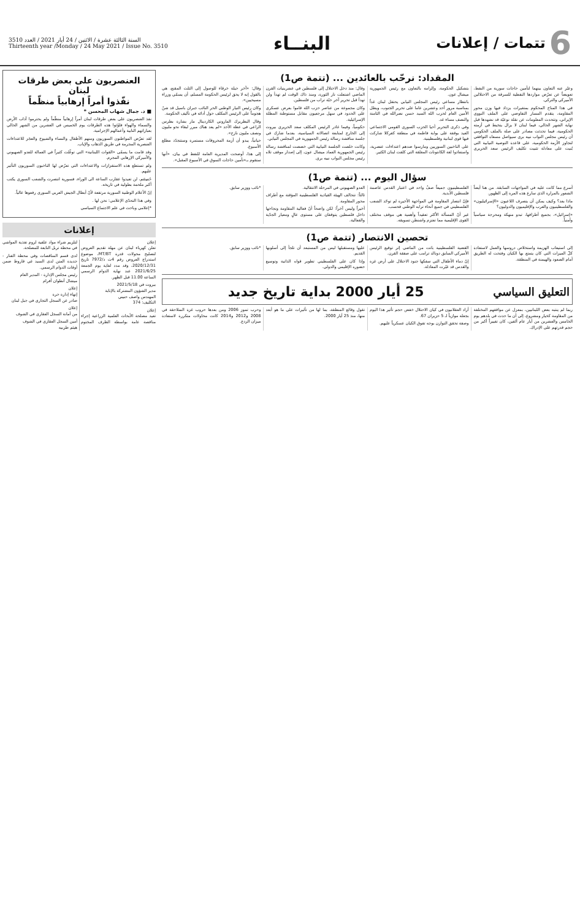6 تتمات / إعلانات
البنــاء
السنة الثالثة عشرة / الاثنين / 24 أيار 2021 / العدد 3510
Thirteenth year /Monday / 24 May 2021 / Issue No. 3510
المقداد: نرحّب بالعائدين ... (تتمة ص1)
وعبّر عنه التعاون بينهما لتأمين حاجات سورية من النفط، تعويضاً عن تعرّض مواردها النفطية للسرقة من الاحتلالين الأميركي والتركي.
في هذا المناخ المحكوم بمتغيرات يزداد فيها وزن محور المقاومة، يتقدم المسار التفاوضي على الملف النووي الإيراني، وتتحدث المعلومات عن نقلة نوعيّة قد نشهدها قبل نهاية الشهر الحالي، فيما لبنان لا يزال يتخبط في أزمته الحكومية، فيما تحدثت مصادر على صلة بالملف الحكومي أن رئيس مجلس النواب نبيه بري سيواصل مسعاه التوافقي لتجاوز الأزمة الحكومية، على قاعدة التوصية النيابية التي بُنيت على معادلة تثبيت تكليف الرئيس سعد الحريري بتشكيل الحكومة، وإلزامه بالتعاون مع رئيس الجمهورية ميشال عون.
بانتظار مساعي رئيس المجلس النيابي يحتفل لبنان غداً بمناسبة مرور أحد وعشرين عاما على تحرير الجنوب، ويطل الأمين العام لحزب الله السيد حسن نصرالله في الثامنة والنصف مساء غد.
وفي ذكرى التحرير أحيا الحزب السوري القومي الاجتماعي العيد بوقفة على بوابة فاطمة في منطقة كفركلا شاركت فيها قوى لبنانية وفلسطينية.
على الناخبين السوريين ومارسوا ضدهم اعتداءات عنصرية، واستعادوا لغة الكانتونات المغلقة التي كلفت لبنان الكثير.
وقال: منذ دخل الاحتلال إلى فلسطين في عشرينيات القرن الماضي اشتعلت نار الثورة، ومنذ ذاك الوقت لم تهدأ ولن تهدأ قبل تحرير آخر حبّة تراب من فلسطين.
وكان مجموعة من عناصر حزب الله قاموا بعرض عسكري على الحدود في سهل مرجعيون مقابل مستوطنة المطلة الإسرائيلية.
حكومياً، وفيما غادر الرئيس المكلف سعد الحريري بيروت إلى الخارج لمتابعة اتصالاته السياسية، بعدما شارك في جلسة مناقشة رسالة رئيس الجمهورية في المجلس النيابي.
وكانت خلصت الجلسة النيابية التي خصصت لمناقشة رسالة رئيس الجمهورية العماد ميشال عون، إلى إصدار موقف تلاه رئيس مجلس النواب نبيه بري.
وقال: «آخر حيلة خرقاء للوصول إلى الثلث المقنع، هي بالقول إنه لا يحق لرئيس الحكومة المسلم، أن يسمّي وزراء مسيحيين».
وكان رئيس التيار الوطني الحر النائب جبران باسيل قد شنّ هجوماً على الرئيس المكلف حول أدائه في تأليف الحكومة.
وقال البطريرك الماروني الكاردينال مار بشارة بطرس الراعي في عظة الأحد «لم يعد هناك مبرر لبقاء نحو مليون ونصف مليون نازح».
حياتياً، يبدو أن أزمة المحروقات مستمرة وستتجدّد مطلع الأسبوع.
إلى هذا، أوضحت المديرية العامة للنفط في بيان، «أنها ستقوم بـ«تأمين حاجات السوق في الأسبوع المقبل».
سؤال اليوم ... (تتمة ص1)
أسرع مما كانت عليه في المواجهات السابقة. من هنا أيضاً الشعور بالمرارة الذي سارع هذه المرة إلى الظهور.
ماذا بعد؟ وكيف يمكن أن يتصرف اللاعبون «الإسرائيليون» والفلسطينيون والعرب والإقليميون والدوليون؟
«إسرائيل»، بجميع أطرافها، تبدو منهكة ومحرجة سياسياً وأمنياً.
الفلسطينيون جميعاً صفٌ واحد في اعتبار القدس عاصمة فلسطين الأبدية.
فإنّ انتصار المقاومة في المواجهة الأخيرة لم توحّد الشعب الفلسطيني في جميع أنحاء ترابه الوطني فحسب.
غير أنّ المسألة الأكثر تعقيداً وأهمية هي موقف مختلف القوى الإقليمية مما تعتزم واشنطن تسويقه.
العدو الصهيوني في المرحلة الانتقالية.
ثالثاً: تتحالف الهيئة القيادية الفلسطينية المؤقتة مع أطراف محور المقاومة.
أخيراً وليس آخراً: لكن واضحاً أنّ فعالية المقاومة ونجاحها داخل فلسطين يتوقفان على مستوى عالٍ ومعيار الجدّية والفعالية.
*نائب ووزير سابق.
تحصين الانتصار (تتمة ص1)
إلى استيعاب الهزيمة واستخلاص دروسها والعمل لاستعادة كلّ الميزات التي كان يتمتع بها الكيان وفتحت له الطريق أمام الصعود والهيمنة في المنطقة.
القضية الفلسطينية باتت من الماضي إثر توقيع الرئيس الأميركي السابق دونالد ترامب على صفقة القرن.
إنّ دماء الأطفال التي سفكها جنود الاحتلال على أرض غزة والقدس قد غيّرت المعادلة.
عليها ومستقبلها ليس من المستبعد أن تلجأ إلى أسلوبها القديم.
وإذا كان على الفلسطيني تطوير قواه الذاتية وتوسيع حضوره الإقليمي والدولي.
*نائب ووزير سابق.
التعليق السياسي
25 أيار 2000 بداية تاريخ جديد
ربما لم ينتبه بعض اللبنانيين، بمعزل عن مواقفهم المختلفة من المقاومة كخيار ومشروع، إلى أن ما حدث في بلدهم يوم الخامس والعشرين من أيار عام ألفين، كان تغييراً أكبر من حجم قدرتهم على الإدراك.
أراد العقلانيون في كيان الاحتلال خفض حجم تأثير هذا اليوم بجعله موازياً لـ 5 حزيران 67.
وصفة تحقق التوازن بوجه تفوق الكيان عسكرياً عليهم.
تقول وقائع المنطقة، بما لها من تأثيرات على ما هو أبعد منها، منذ 25 أيار 2000.
وحرب تموز 2006 ومن بعدها حروب غزة المتلاحقة في 2008 و2012 و2014 كانت محاولات متكررة لاستعادة ميزان الردع.
العنصريون على بعض طرقات لبنان
نفّذوا أمراً إرهابياً منظّماً
■ د. جمال شهاب المحسن *
نفذ العنصريون على بعض طرقات لبنان أمراً إرهابياً منظّماً ولم يحترموا آداب الأرض والسماء والهواء فلوّثوا هذه الطرقات يوم الخميس في العشرين من الشهر الحالي بعباراتهم النابية وأعمالهم الإجرامية.
لقد تعرّض المواطنون السوريون ومنهم الأطفال والنساء والشيوخ والعجَز للاعتداءات العنصرية المجرمة في طريق الذهاب والإياب.
وقد قامت ما يسمّى «القوات اللبنانية» التي توغّلت كثيراً في العمالة للعدو الصهيوني والأميركي الإرهابي المجرم.
ولم تستطع هذه الاستفزازات والاعتداءات التي تعرّض لها الناخبون السوريون التأثير عليهم.
خَسِئتم، لن تعيدوا عقارب الساعة الى الوراء، فسورية انتصرت والشعب السوري يكتب أكبر ملحمة بطولية في تاريخه.
إنّ الأعلام الوطنية السورية مرتفعة لأنّ أبطال الجيش العربي السوري رفعوها عالياً.
وفي هذا التحدّي الإعلامي: نحن لها .
*إعلامي وباحث في علم الاجتماع السياسي
إعلانات
إعلان
تعلن كهرباء لبنان عن مهلة تقديم العروض لتصليح محولات قدرة MT/BT، موضوع استدراج العروض رقم 4ث د/7972 تاريخ 2020/12/31، وقد مدد لغاية يوم الجمعة 2021/6/25 عند نهاية الدوام الرسمي الساعة 11.00 قبل الظهر.
بيروت في 2021/5/18
مدير الشؤون المشتركة بالإنابة
المهندس واصف حنيني
التكليف: 374
إعلان
تعيد مصلحة الأبحاث العلمية الزراعية إجراء مناقصة عامة بواسطة الظرف المختوم لتلزيم شراء مواد علفية لزوم تغذية المواشي في محطة تربل التابعة للمصلحة.
لدى قسم المناقصات وفي محطة الفنار - جديدة المتن لدى السيد غي قاروط ضمن أوقات الدوام الرسمي.
رئيس مجلس الإدارة - المدير العام
ميشال أنطوان أفرام
إعلان
إنهاء إدارة حرة
صادر عن السجل التجاري في جبل لبنان
إعلان
من أمانة السجل العقاري في الشوف
أمين السجل العقاري في الشوف
هيثم طربيه